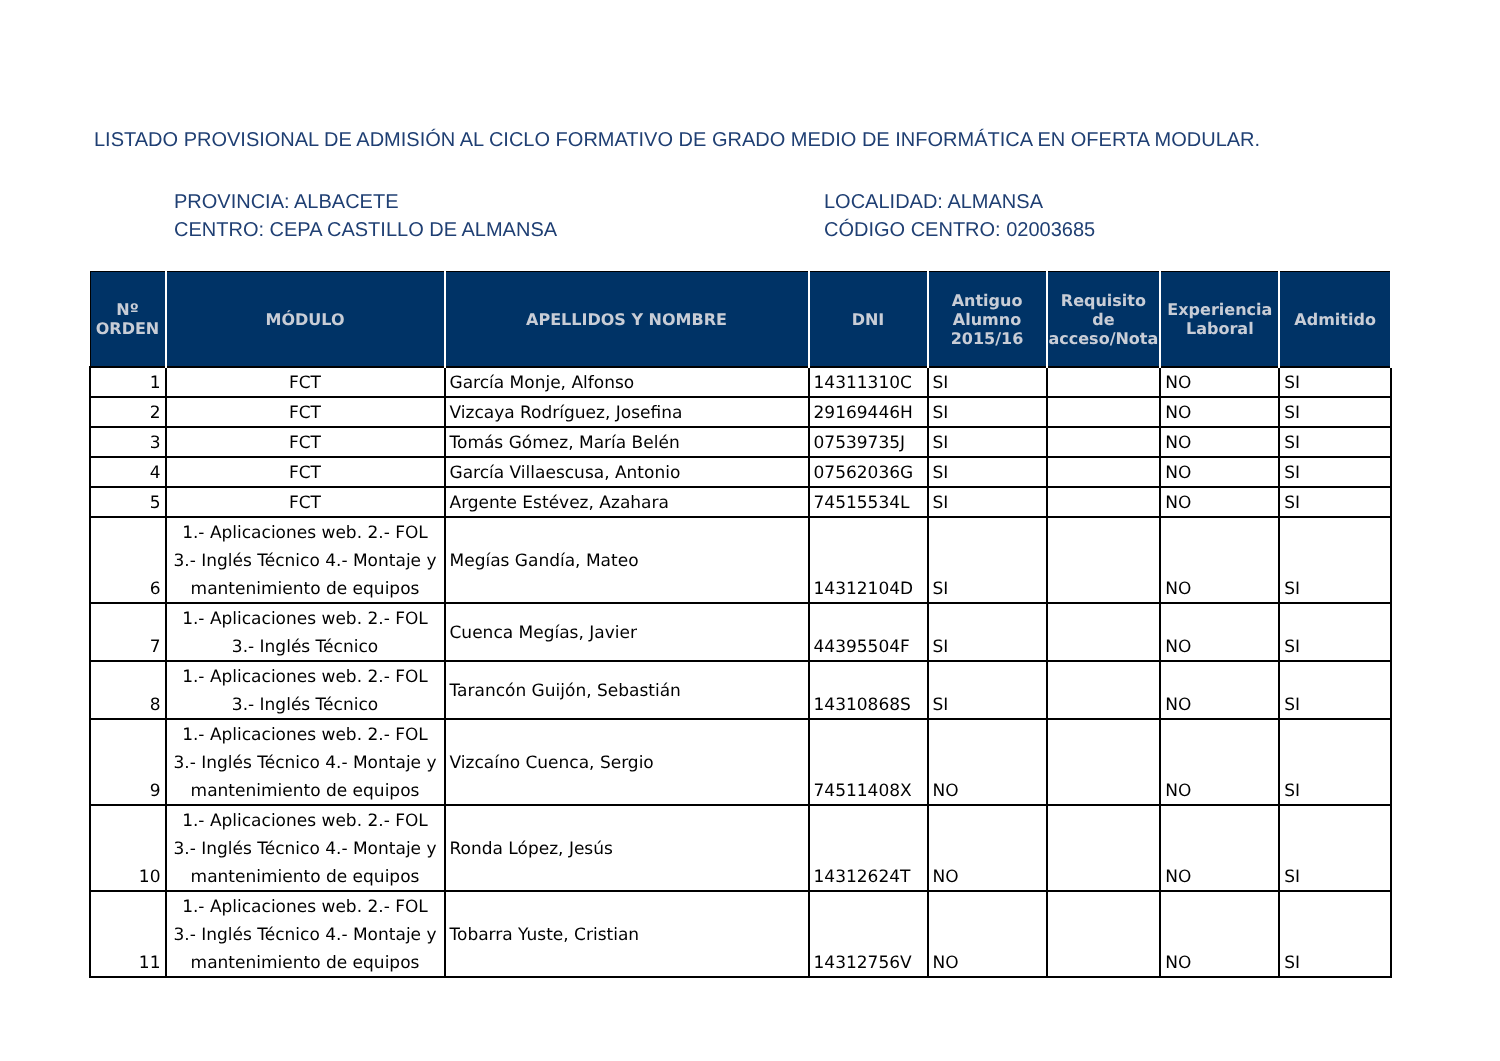LISTADO PROVISIONAL DE ADMISIÓN AL CICLO FORMATIVO DE GRADO MEDIO DE INFORMÁTICA EN OFERTA MODULAR.
PROVINCIA: ALBACETE
CENTRO: CEPA CASTILLO DE ALMANSA
LOCALIDAD: ALMANSA
CÓDIGO CENTRO: 02003685
| Nº ORDEN | MÓDULO | APELLIDOS Y NOMBRE | DNI | Antiguo Alumno 2015/16 | Requisito de acceso/Nota | Experiencia Laboral | Admitido |
| --- | --- | --- | --- | --- | --- | --- | --- |
| 1 | FCT | García Monje, Alfonso | 14311310C | SI | | NO | SI |
| 2 | FCT | Vizcaya Rodríguez, Josefina | 29169446H | SI | | NO | SI |
| 3 | FCT | Tomás Gómez, María Belén | 07539735J | SI | | NO | SI |
| 4 | FCT | García Villaescusa, Antonio | 07562036G | SI | | NO | SI |
| 5 | FCT | Argente Estévez, Azahara | 74515534L | SI | | NO | SI |
| 6 | 1.- Aplicaciones web. 2.- FOL 3.- Inglés Técnico 4.- Montaje y mantenimiento de equipos | Megías Gandía, Mateo | 14312104D | SI | | NO | SI |
| 7 | 1.- Aplicaciones web. 2.- FOL 3.- Inglés Técnico | Cuenca Megías, Javier | 44395504F | SI | | NO | SI |
| 8 | 1.- Aplicaciones web. 2.- FOL 3.- Inglés Técnico | Tarancón Guijón, Sebastián | 14310868S | SI | | NO | SI |
| 9 | 1.- Aplicaciones web. 2.- FOL 3.- Inglés Técnico 4.- Montaje y mantenimiento de equipos | Vizcaíno Cuenca, Sergio | 74511408X | NO | | NO | SI |
| 10 | 1.- Aplicaciones web. 2.- FOL 3.- Inglés Técnico 4.- Montaje y mantenimiento de equipos | Ronda López, Jesús | 14312624T | NO | | NO | SI |
| 11 | 1.- Aplicaciones web. 2.- FOL 3.- Inglés Técnico 4.- Montaje y mantenimiento de equipos | Tobarra Yuste, Cristian | 14312756V | NO | | NO | SI |